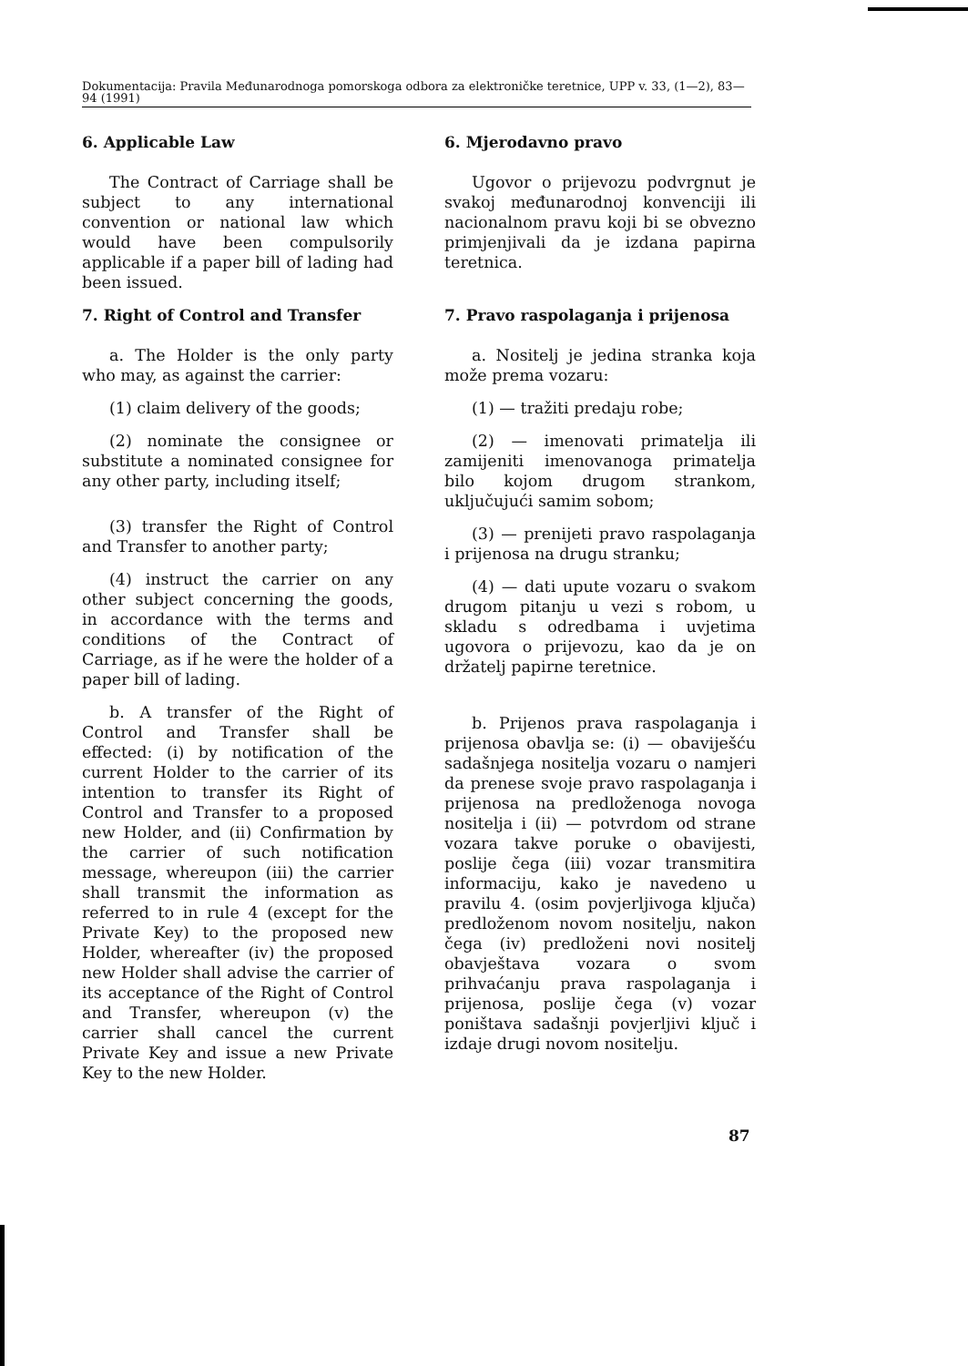Dokumentacija: Pravila Međunarodnoga pomorskoga odbora za elektroničke teretnice, UPP v. 33, (1—2), 83—94 (1991)
6. Applicable Law
The Contract of Carriage shall be subject to any international convention or national law which would have been compulsorily applicable if a paper bill of lading had been issued.
7. Right of Control and Transfer
a. The Holder is the only party who may, as against the carrier:
(1) claim delivery of the goods;
(2) nominate the consignee or substitute a nominated consignee for any other party, including itself;
(3) transfer the Right of Control and Transfer to another party;
(4) instruct the carrier on any other subject concerning the goods, in accordance with the terms and conditions of the Contract of Carriage, as if he were the holder of a paper bill of lading.
b. A transfer of the Right of Control and Transfer shall be effected: (i) by notification of the current Holder to the carrier of its intention to transfer its Right of Control and Transfer to a proposed new Holder, and (ii) Confirmation by the carrier of such notification message, whereupon (iii) the carrier shall transmit the information as referred to in rule 4 (except for the Private Key) to the proposed new Holder, whereafter (iv) the proposed new Holder shall advise the carrier of its acceptance of the Right of Control and Transfer, whereupon (v) the carrier shall cancel the current Private Key and issue a new Private Key to the new Holder.
6. Mjerodavno pravo
Ugovor o prijevozu podvrgnut je svakoj međunarodnoj konvenciji ili nacionalnom pravu koji bi se obvezno primjenjivali da je izdana papirna teretnica.
7. Pravo raspolaganja i prijenosa
a. Nositelj je jedina stranka koja može prema vozaru:
(1) — tražiti predaju robe;
(2) — imenovati primatelja ili zamijeniti imenovanoga primatelja bilo kojom drugom strankom, uključujući samim sobom;
(3) — prenijeti pravo raspolaganja i prijenosa na drugu stranku;
(4) — dati upute vozaru o svakom drugom pitanju u vezi s robom, u skladu s odredbama i uvjetima ugovora o prijevozu, kao da je on držatelj papirne teretnice.
b. Prijenos prava raspolaganja i prijenosa obavlja se: (i) — obaviješću sadašnjega nositelja vozaru o namjeri da prenese svoje pravo raspolaganja i prijenosa na predloženoga novoga nositelja i (ii) — potvrdom od strane vozara takve poruke o obavijesti, poslije čega (iii) vozar transmitira informaciju, kako je navedeno u pravilu 4. (osim povjerljivoga ključa) predloženom novom nositelju, nakon čega (iv) predloženi novi nositelj obavještava vozara o svom prihvaćanju prava raspolaganja i prijenosa, poslije čega (v) vozar poništava sadašnji povjerljivi ključ i izdaje drugi novom nositelju.
87